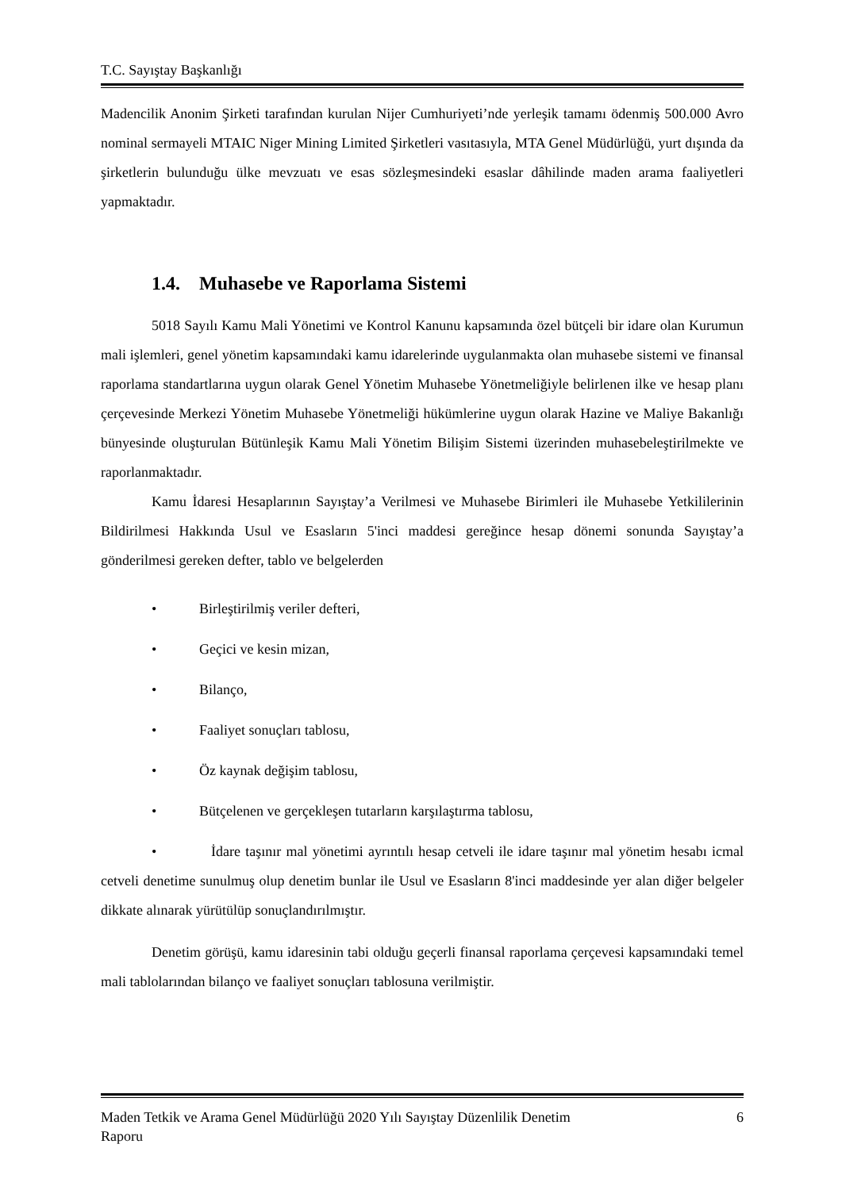T.C. Sayıştay Başkanlığı
Madencilik Anonim Şirketi tarafından kurulan Nijer Cumhuriyeti’nde yerleşik tamamı ödenmiş 500.000 Avro nominal sermayeli MTAIC Niger Mining Limited Şirketleri vasıtasıyla, MTA Genel Müdürlüğü, yurt dışında da şirketlerin bulunduğu ülke mevzuatı ve esas sözleşmesindeki esaslar dâhilinde maden arama faaliyetleri yapmaktadır.
1.4. Muhasebe ve Raporlama Sistemi
5018 Sayılı Kamu Mali Yönetimi ve Kontrol Kanunu kapsamında özel bütçeli bir idare olan Kurumun mali işlemleri, genel yönetim kapsamındaki kamu idarelerinde uygulanmakta olan muhasebe sistemi ve finansal raporlama standartlarına uygun olarak Genel Yönetim Muhasebe Yönetmeliğiyle belirlenen ilke ve hesap planı çerçevesinde Merkezi Yönetim Muhasebe Yönetmeliği hükümlerine uygun olarak Hazine ve Maliye Bakanlığı bünyesinde oluşturulan Bütünleşik Kamu Mali Yönetim Bilişim Sistemi üzerinden muhasebeleştirilmekte ve raporlanmaktadır.
Kamu İdaresi Hesaplarının Sayıştay’a Verilmesi ve Muhasebe Birimleri ile Muhasebe Yetkililerinin Bildirilmesi Hakkında Usul ve Esasların 5'inci maddesi gereğince hesap dönemi sonunda Sayıştay’a gönderilmesi gereken defter, tablo ve belgelerden
• Birleştirilmiş veriler defteri,
• Geçici ve kesin mizan,
• Bilanço,
• Faaliyet sonuçları tablosu,
• Öz kaynak değişim tablosu,
• Bütçelenen ve gerçekleşen tutarların karşılaştırma tablosu,
• İdare taşınır mal yönetimi ayrıntılı hesap cetveli ile idare taşınır mal yönetim hesabı icmal cetveli denetime sunulmuş olup denetim bunlar ile Usul ve Esasların 8'inci maddesinde yer alan diğer belgeler dikkate alınarak yürütülüp sonuçlandırılmıştır.
Denetim görüşü, kamu idaresinin tabi olduğu geçerli finansal raporlama çerçevesi kapsamındaki temel mali tablolarından bilanço ve faaliyet sonuçları tablosuna verilmiştir.
Maden Tetkik ve Arama Genel Müdürlüğü 2020 Yılı Sayıştay Düzenlilik Denetim
Raporu
6